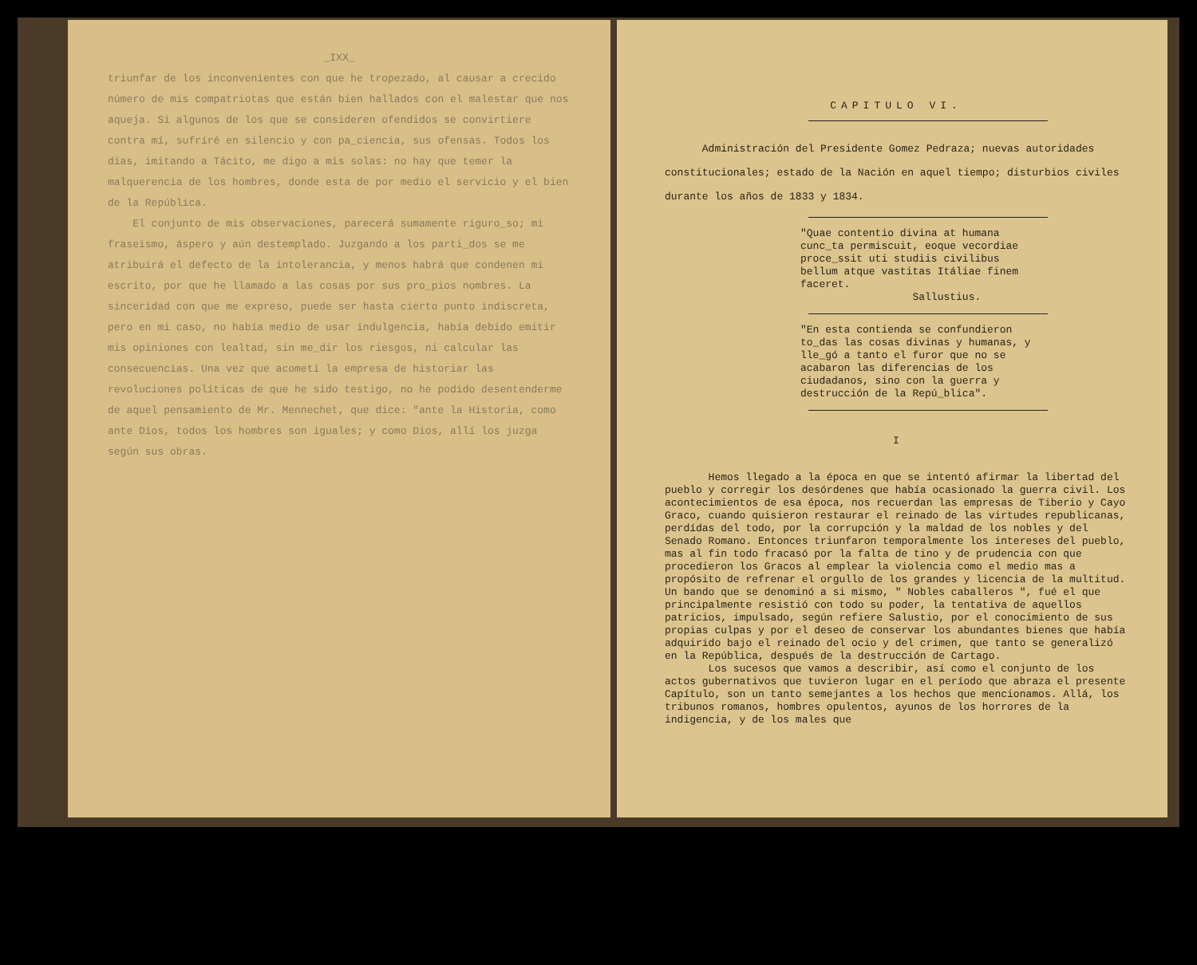_IXX_
triunfar de los inconvenientes con que he tropezado, al causar a crecido número de mis compatriotas que están bien hallados con el malestar que nos aqueja. Si algunos de los que se consideren ofendidos se convirtiere contra mí, sufriré en silencio y con pa_ciencia, sus ofensas. Todos los dias, imitando a Tácito, me digo a mis solas: no hay que temer la malquerencia de los hombres, donde esta de por medio el servicio y el bien de la República.
El conjunto de mis observaciones, parecerá sumamente riguro_so; mi fraseismo, áspero y aún destemplado. Juzgando a los parti_dos se me atribuirá el defecto de la intolerancia, y menos habrá que condenen mi escrito, por que he llamado a las cosas por sus pro_pios nombres. La sinceridad con que me expreso, puede ser hasta cierto punto indiscreta, pero en mi caso, no había medio de usar indulgencia, había debido emitir mis opiniones con lealtad, sin me_dir los riesgos, ni calcular las consecuencias. Una vez que acometí la empresa de historiar las revoluciones políticas de que he sido testigo, no he podido desentenderme de aquel pensamiento de Mr. Mennechet, que dice: "ante la Historia, como ante Dios, todos los hombres son iguales; y como Dios, allí los juzga según sus obras.
CAPITULO VI.
Administración del Presidente Gomez Pedraza; nuevas autoridades constitucionales; estado de la Nación en aquel tiempo; disturbios civiles durante los años de 1833 y 1834.
"Quae contentio divina at humana cunc_ta permiscuit, eoque vecordiae proce_ssit uti studiis civilibus bellum atque vastitas Itáliae finem faceret.
Sallustius.
"En esta contienda se confundieron to_das las cosas divinas y humanas, y lle_gó a tanto el furor que no se acabaron las diferencias de los ciudadanos, sino con la guerra y destrucción de la Repú_blica".
I
Hemos llegado a la época en que se intentó afirmar la libertad del pueblo y corregir los desórdenes que había ocasionado la guerra civil. Los acontecimientos de esa época, nos recuerdan las empresas de Tiberio y Cayo Graco, cuando quisieron restaurar el reinado de las virtudes republicanas, perdídas del todo, por la corrupción y la maldad de los nobles y del Senado Romano. Entonces triunfaron temporalmente los intereses del pueblo, mas al fin todo fracasó por la falta de tino y de prudencia con que procedieron los Gracos al emplear la violencia como el medio mas a propósito de refrenar el orgullo de los grandes y licencia de la multitud. Un bando que se denominó a si mismo, " Nobles caballeros ", fué el que principalmente resistió con todo su poder, la tentativa de aquellos patricios, impulsado, según refiere Salustio, por el conocimiento de sus propias culpas y por el deseo de conservar los abundantes bienes que había adquirido bajo el reinado del ocio y del crimen, que tanto se generalizó en la República, después de la destrucción de Cartago.
Los sucesos que vamos a describir, así como el conjunto de los actos gubernativos que tuvieron lugar en el período que abraza el presente Capítulo, son un tanto semejantes a los hechos que mencionamos. Allá, los tribunos romanos, hombres opulentos, ayunos de los horrores de la indigencia, y de los males que